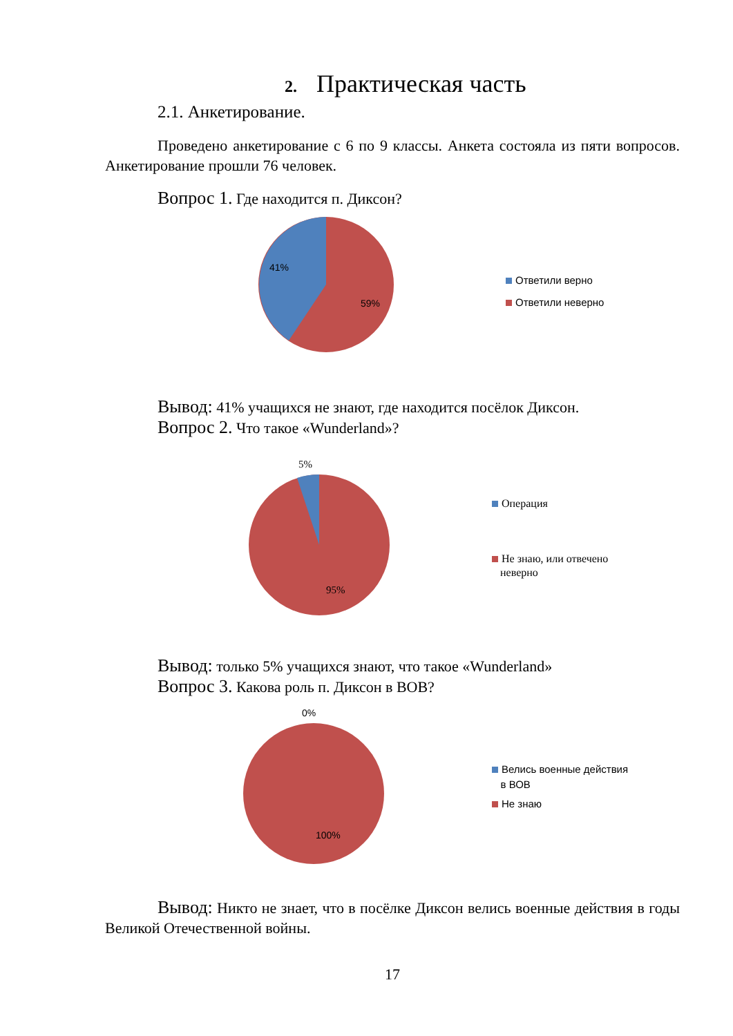2. Практическая часть
2.1. Анкетирование.
Проведено анкетирование с 6 по 9 классы. Анкета состояла из пяти вопросов. Анкетирование прошли 76 человек.
Вопрос 1. Где находится п. Диксон?
41%
59%
Ответили верно
Ответили неверно
Вывод: 41% учащихся не знают, где находится посёлок Диксон.
Вопрос 2. Что такое «Wunderland»?
5%
95%
Операция
Не знаю, или отвечено
неверно
Вывод: только 5% учащихся знают, что такое «Wunderland»
Вопрос 3. Какова роль п. Диксон в ВОВ?
0%
100%
Велись военные действия
в ВОВ
Не знаю
Вывод: Никто не знает, что в посёлке Диксон велись военные действия в годы Великой Отечественной войны.
17